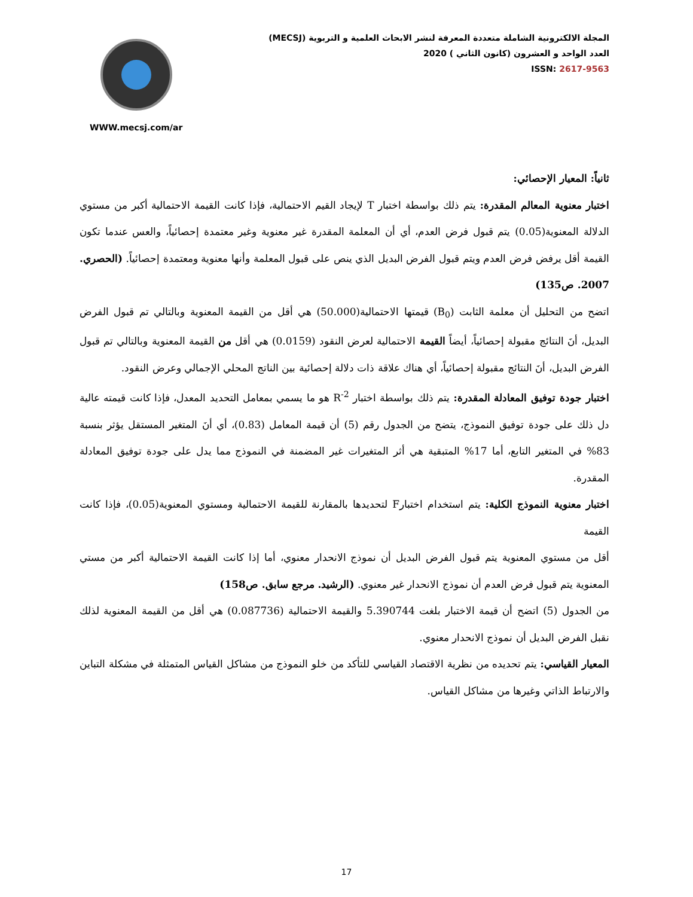WWW.mecsj.com/ar
المجلة الالكترونية الشاملة متعددة المعرفة لنشر الابحاث العلمية و التربوية (MECSJ)
العدد الواحد و العشرون (كانون الثاني ) 2020
ISSN: 2617-9563
ثانياً: المعيار الإحصائي:
اختبار معنوية المعالم المقدرة: يتم ذلك بواسطة اختبار T لإيجاد القيم الاحتمالية، فإذا كانت القيمة الاحتمالية أكبر من مستوي الدلالة المعنوية(0.05) يتم قبول فرض العدم، أي أن المعلمة المقدرة غير معنوية وغير معتمدة إحصائياً، والعس عندما تكون القيمة أقل يرفض فرض العدم ويتم قبول الفرض البديل الذي ينص على قبول المعلمة وأنها معنوية ومعتمدة إحصائياً. (الحصري. 2007. ص135)
اتضح من التحليل أن معلمة الثابت (B<sub>0</sub>) قيمتها الاحتمالية(50.000) هي أقل من القيمة المعنوية وبالتالي تم قبول الفرض البديل، أنَ النتائج مقبولة إحصائياً، أيضاً القيمة الاحتمالية لعرض النقود (0.0159) هي أقل من القيمة المعنوية وبالتالي تم قبول الفرض البديل، أنَ النتائج مقبولة إحصائياً، أي هناك علاقة ذات دلالة إحصائية بين الناتج المحلي الإجمالي وعرض النقود.
اختبار جودة توفيق المعادلة المقدرة: يتم ذلك بواسطة اختبار R<sup>-2</sup> هو ما يسمي بمعامل التحديد المعدل، فإذا كانت قيمته عالية دل ذلك على جودة توفيق النموذج، يتضح من الجدول رقم (5) أن قيمة المعامل (0.83)، أي أنَ المتغير المستقل يؤثر بنسبة 83% في المتغير التابع، أما 17% المتبقية هي أثر المتغيرات غير المضمنة في النموذج مما يدل على جودة توفيق المعادلة المقدرة.
اختبار معنوية النموذج الكلية: يتم استخدام اختبارF لتحديدها بالمقارنة للقيمة الاحتمالية ومستوي المعنوية(0.05)، فإذا كانت القيمة
أقل من مستوي المعنوية يتم قبول الفرض البديل أن نموذج الانحدار معنوي، أما إذا كانت القيمة الاحتمالية أكبر من مستي المعنوية يتم قبول فرض العدم أن نموذج الانحدار غير معنوي. (الرشيد. مرجع سابق. ص158)
من الجدول (5) اتضح أن قيمة الاختبار بلغت 5.390744 والقيمة الاحتمالية (0.087736) هي أقل من القيمة المعنوية لذلك نقبل الفرض البديل أن نموذج الانحدار معنوي.
المعيار القياسي: يتم تحديده من نظرية الاقتصاد القياسي للتأكد من خلو النموذج من مشاكل القياس المتمثلة في مشكلة التباين والارتباط الذاتي وغيرها من مشاكل القياس.
17